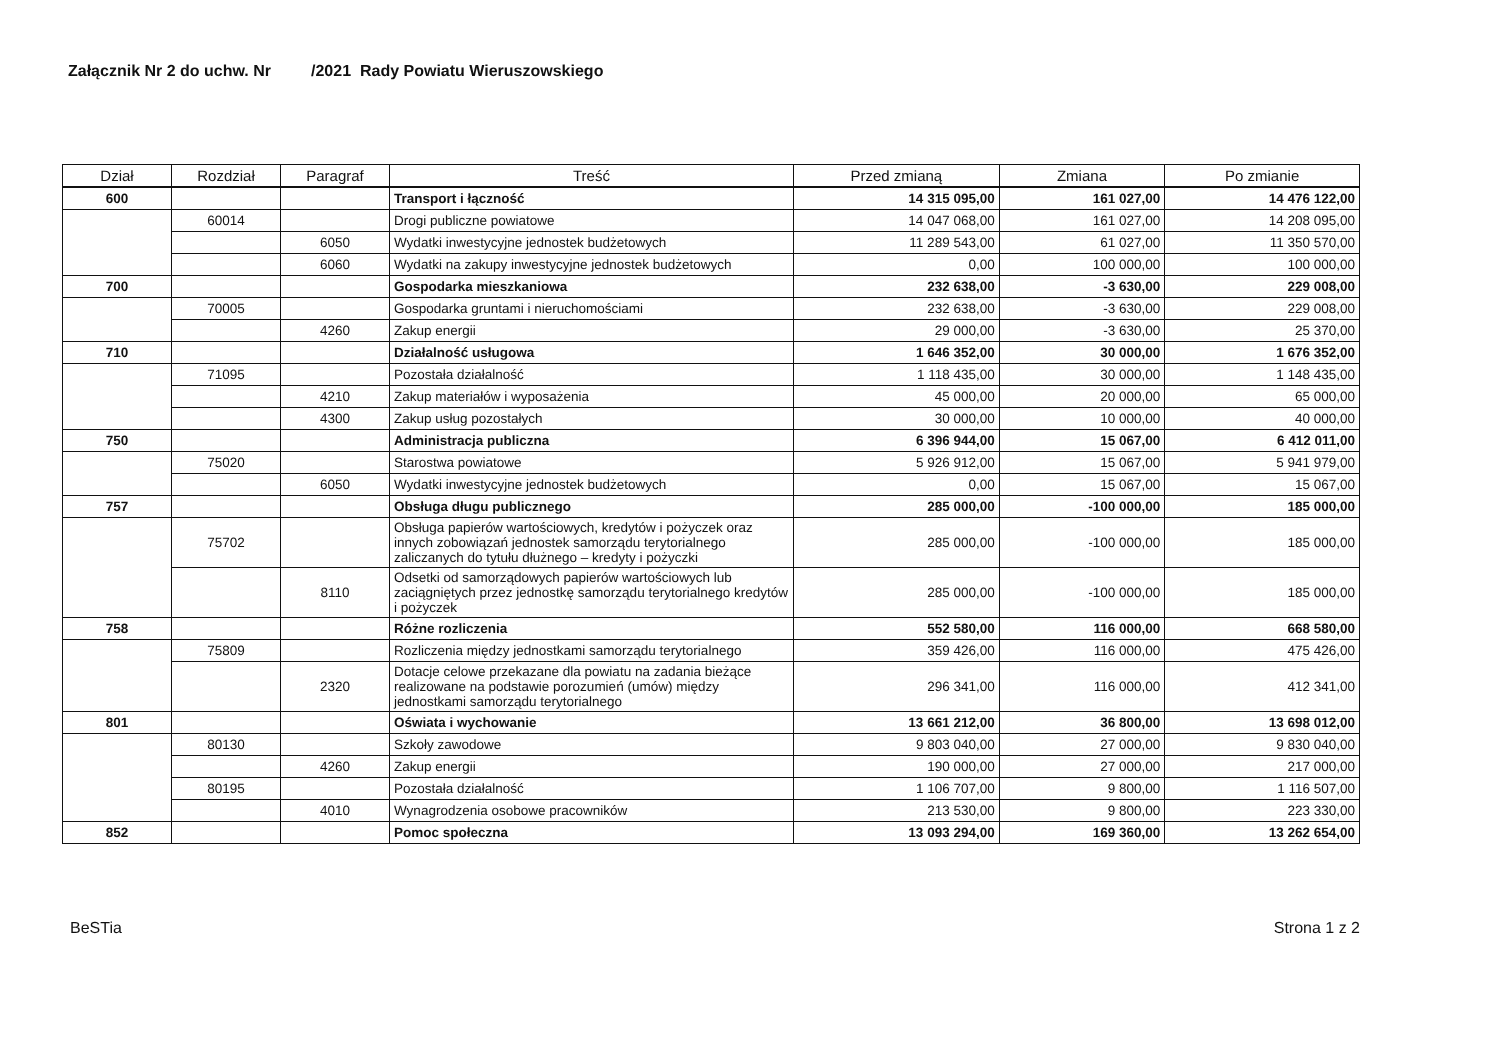Załącznik Nr 2 do uchw. Nr /2021 Rady Powiatu Wieruszowskiego
| Dział | Rozdział | Paragraf | Treść | Przed zmianą | Zmiana | Po zmianie |
| --- | --- | --- | --- | --- | --- | --- |
| 600 | | | Transport i łączność | 14 315 095,00 | 161 027,00 | 14 476 122,00 |
| | 60014 | | Drogi publiczne powiatowe | 14 047 068,00 | 161 027,00 | 14 208 095,00 |
| | | 6050 | Wydatki inwestycyjne jednostek budżetowych | 11 289 543,00 | 61 027,00 | 11 350 570,00 |
| | | 6060 | Wydatki na zakupy inwestycyjne jednostek budżetowych | 0,00 | 100 000,00 | 100 000,00 |
| 700 | | | Gospodarka mieszkaniowa | 232 638,00 | -3 630,00 | 229 008,00 |
| | 70005 | | Gospodarka gruntami i nieruchomościami | 232 638,00 | -3 630,00 | 229 008,00 |
| | | 4260 | Zakup energii | 29 000,00 | -3 630,00 | 25 370,00 |
| 710 | | | Działalność usługowa | 1 646 352,00 | 30 000,00 | 1 676 352,00 |
| | 71095 | | Pozostała działalność | 1 118 435,00 | 30 000,00 | 1 148 435,00 |
| | | 4210 | Zakup materiałów i wyposażenia | 45 000,00 | 20 000,00 | 65 000,00 |
| | | 4300 | Zakup usług pozostałych | 30 000,00 | 10 000,00 | 40 000,00 |
| 750 | | | Administracja publiczna | 6 396 944,00 | 15 067,00 | 6 412 011,00 |
| | 75020 | | Starostwa powiatowe | 5 926 912,00 | 15 067,00 | 5 941 979,00 |
| | | 6050 | Wydatki inwestycyjne jednostek budżetowych | 0,00 | 15 067,00 | 15 067,00 |
| 757 | | | Obsługa długu publicznego | 285 000,00 | -100 000,00 | 185 000,00 |
| | 75702 | | Obsługa papierów wartościowych, kredytów i pożyczek oraz innych zobowiązań jednostek samorządu terytorialnego zaliczanych do tytułu dłużnego – kredyty i pożyczki | 285 000,00 | -100 000,00 | 185 000,00 |
| | | 8110 | Odsetki od samorządowych papierów wartościowych lub zaciągniętych przez jednostkę samorządu terytorialnego kredytów i pożyczek | 285 000,00 | -100 000,00 | 185 000,00 |
| 758 | | | Różne rozliczenia | 552 580,00 | 116 000,00 | 668 580,00 |
| | 75809 | | Rozliczenia między jednostkami samorządu terytorialnego | 359 426,00 | 116 000,00 | 475 426,00 |
| | | 2320 | Dotacje celowe przekazane dla powiatu na zadania bieżące realizowane na podstawie porozumień (umów) między jednostkami samorządu terytorialnego | 296 341,00 | 116 000,00 | 412 341,00 |
| 801 | | | Oświata i wychowanie | 13 661 212,00 | 36 800,00 | 13 698 012,00 |
| | 80130 | | Szkoły zawodowe | 9 803 040,00 | 27 000,00 | 9 830 040,00 |
| | | 4260 | Zakup energii | 190 000,00 | 27 000,00 | 217 000,00 |
| | 80195 | | Pozostała działalność | 1 106 707,00 | 9 800,00 | 1 116 507,00 |
| | | 4010 | Wynagrodzenia osobowe pracowników | 213 530,00 | 9 800,00 | 223 330,00 |
| 852 | | | Pomoc społeczna | 13 093 294,00 | 169 360,00 | 13 262 654,00 |
BeSTia Strona 1 z 2